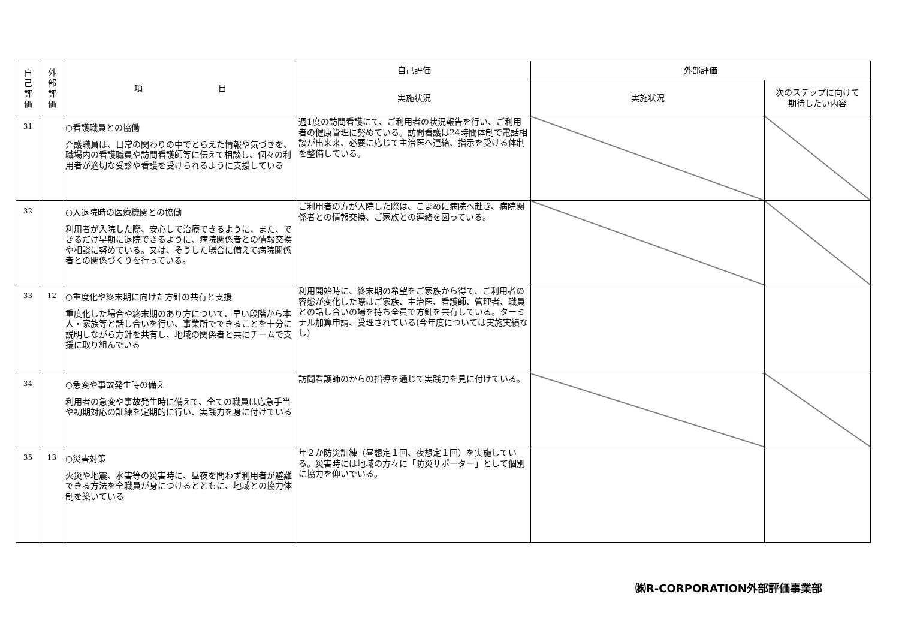| 自 己 評 価 | 外 部 評 価 | 項 目 | 自己評価 | 外部評価 | |
| --- | --- | --- | --- | --- | --- |
| | | | 実施状況 | 実施状況 | 次のステップに向けて 期待したい内容 |
| 31 | | ○看護職員との協働 介護職員は、日常の関わりの中でとらえた情報や気づきを、職場内の看護職員や訪問看護師等に伝えて相談し、個々の利用者が適切な受診や看護を受けられるように支援している | 週1度の訪問看護にて、ご利用者の状況報告を行い、ご利用者の健康管理に努めている。訪問看護は24時間体制で電話相談が出来来、必要に応じて主治医へ連絡、指示を受ける体制を整備している。 | | |
| 32 | | ○入退院時の医療機関との協働 利用者が入院した際、安心して治療できるように、また、できるだけ早期に退院できるように、病院関係者との情報交換や相談に努めている。又は、そうした場合に備えて病院関係者との関係づくりを行っている。 | ご利用者の方が入院した際は、こまめに病院へ赴き、病院関係者との情報交換、ご家族との連絡を図っている。 | | |
| 33 | 12 | ○重度化や終末期に向けた方針の共有と支援 重度化した場合や終末期のあり方について、早い段階から本人・家族等と話し合いを行い、事業所でできることを十分に説明しながら方針を共有し、地域の関係者と共にチームで支援に取り組んでいる | 利用開始時に、終末期の希望をご家族から得て、ご利用者の容態が変化した際はご家族、主治医、看護師、管理者、職員との話し合いの場を持ち全員で方針を共有している。ターミナル加算申請、受理されている(今年度については実施実績なし) | | |
| 34 | | ○急変や事故発生時の備え 利用者の急変や事故発生時に備えて、全ての職員は応急手当や初期対応の訓練を定期的に行い、実践力を身に付けている | 訪問看護師のからの指導を通じて実践力を見に付けている。 | | |
| 35 | 13 | ○災害対策 火災や地震、水害等の災害時に、昼夜を問わず利用者が避難できる方法を全職員が身につけるとともに、地域との協力体制を築いている | 年２か防災訓練（昼想定１回、夜想定１回）を実施している。災害時には地域の方々に「防災サポーター」として個別に協力を仰いでいる。 | | |
㈱R-CORPORATION外部評価事業部